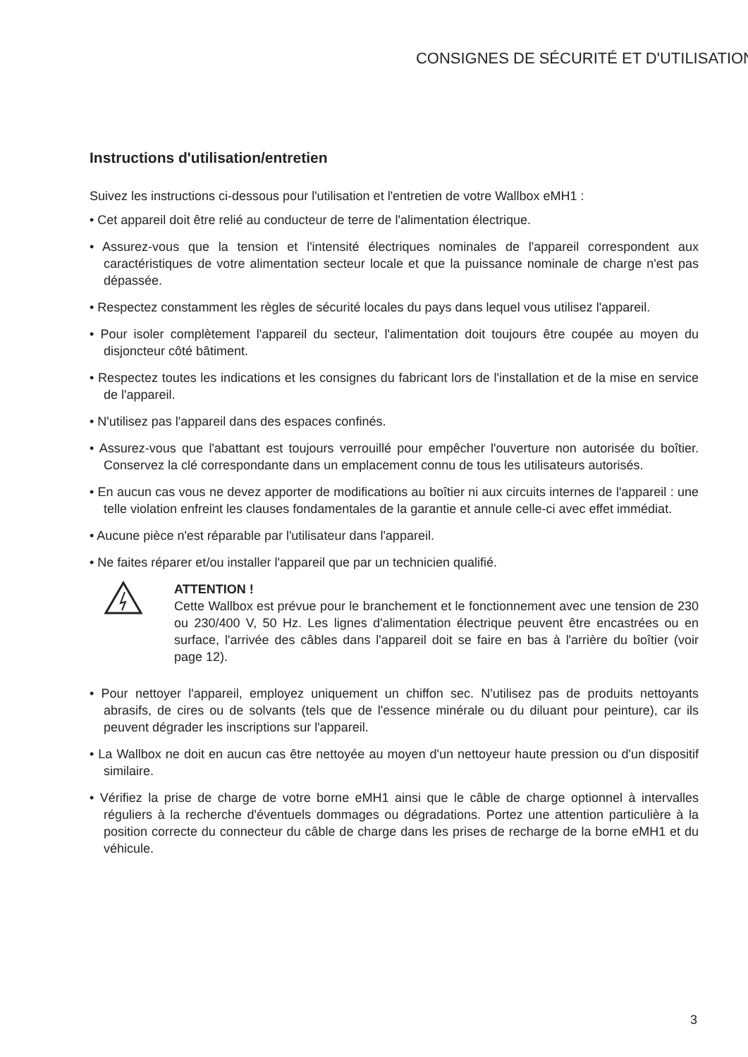CONSIGNES DE SÉCURITÉ ET D'UTILISATION
Instructions d'utilisation/entretien
Suivez les instructions ci-dessous pour l'utilisation et l'entretien de votre Wallbox eMH1 :
• Cet appareil doit être relié au conducteur de terre de l'alimentation électrique.
• Assurez-vous que la tension et l'intensité électriques nominales de l'appareil correspondent aux caractéristiques de votre alimentation secteur locale et que la puissance nominale de charge n'est pas dépassée.
• Respectez constamment les règles de sécurité locales du pays dans lequel vous utilisez l'appareil.
• Pour isoler complètement l'appareil du secteur, l'alimentation doit toujours être coupée au moyen du disjoncteur côté bâtiment.
• Respectez toutes les indications et les consignes du fabricant lors de l'installation et de la mise en service de l'appareil.
• N'utilisez pas l'appareil dans des espaces confinés.
• Assurez-vous que l'abattant est toujours verrouillé pour empêcher l'ouverture non autorisée du boîtier. Conservez la clé correspondante dans un emplacement connu de tous les utilisateurs autorisés.
• En aucun cas vous ne devez apporter de modifications au boîtier ni aux circuits internes de l'appareil : une telle violation enfreint les clauses fondamentales de la garantie et annule celle-ci avec effet immédiat.
• Aucune pièce n'est réparable par l'utilisateur dans l'appareil.
• Ne faites réparer et/ou installer l'appareil que par un technicien qualifié.
ATTENTION !
Cette Wallbox est prévue pour le branchement et le fonctionnement avec une tension de 230 ou 230/400 V, 50 Hz. Les lignes d'alimentation électrique peuvent être encastrées ou en surface, l'arrivée des câbles dans l'appareil doit se faire en bas à l'arrière du boîtier (voir page 12).
• Pour nettoyer l'appareil, employez uniquement un chiffon sec. N'utilisez pas de produits nettoyants abrasifs, de cires ou de solvants (tels que de l'essence minérale ou du diluant pour peinture), car ils peuvent dégrader les inscriptions sur l'appareil.
• La Wallbox ne doit en aucun cas être nettoyée au moyen d'un nettoyeur haute pression ou d'un dispositif similaire.
• Vérifiez la prise de charge de votre borne eMH1 ainsi que le câble de charge optionnel à intervalles réguliers à la recherche d'éventuels dommages ou dégradations. Portez une attention particulière à la position correcte du connecteur du câble de charge dans les prises de recharge de la borne eMH1 et du véhicule.
3